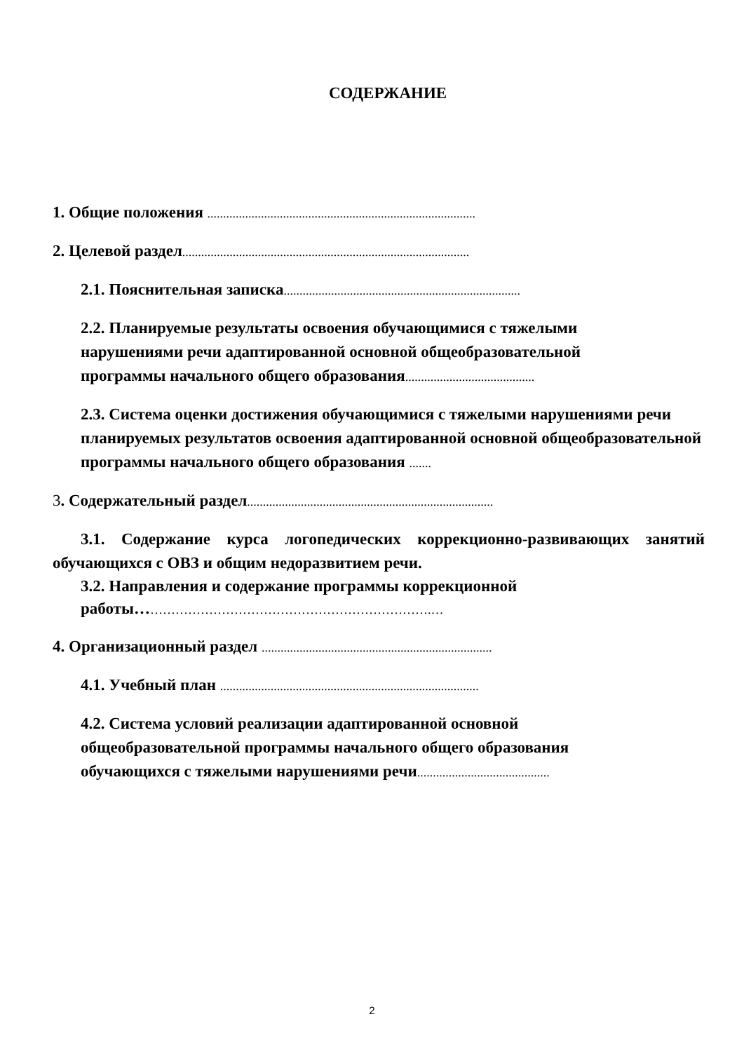СОДЕРЖАНИЕ
1. Общие положения .....................................................................................
2. Целевой раздел...........................................................................................
2.1. Пояснительная записка...........................................................................
2.2. Планируемые результаты освоения обучающимися с тяжелыми нарушениями речи адаптированной основной общеобразовательной программы начального общего образования.........................................
2.3. Система оценки достижения обучающимися с тяжелыми нарушениями речи планируемых результатов освоения адаптированной основной общеобразовательной программы начального общего образования .......
3. Содержательный раздел..............................................................................
3.1. Содержание курса логопедических коррекционно-развивающих занятий обучающихся с ОВЗ и общим недоразвитием речи.
3.2. Направления и содержание программы коррекционной работы…………………………………………………………….…
4. Организационный раздел .........................................................................
4.1. Учебный план ..................................................................................
4.2. Система условий реализации адаптированной основной общеобразовательной программы начального общего образования обучающихся с тяжелыми нарушениями речи..........................................
2